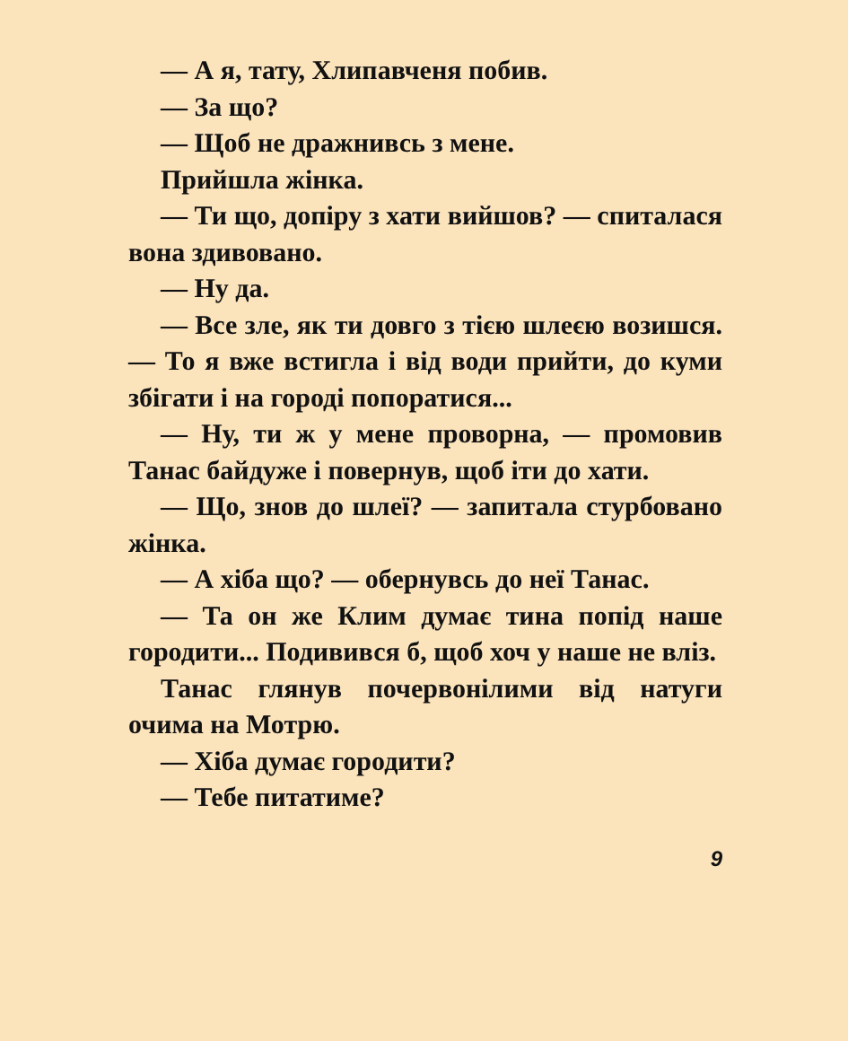— А я, тату, Хлипавченя побив.
— За що?
— Щоб не дражнивсь з мене.
Прийшла жінка.
— Ти що, допіру з хати вийшов? — спиталася вона здивовано.
— Ну да.
— Все зле, як ти довго з тією шлеєю возишся. — То я вже встигла і від води прийти, до куми збігати і на городі попоратися...
— Ну, ти ж у мене проворна, — промовив Танас байдуже і повернув, щоб іти до хати.
— Що, знов до шлеї? — запитала стурбовано жінка.
— А хіба що? — обернувсь до неї Танас.
— Та он же Клим думає тина попід наше городити... Подивився б, щоб хоч у наше не вліз.
Танас глянув почервонілими від натуги очима на Мотрю.
— Хіба думає городити?
— Тебе питатиме?
9